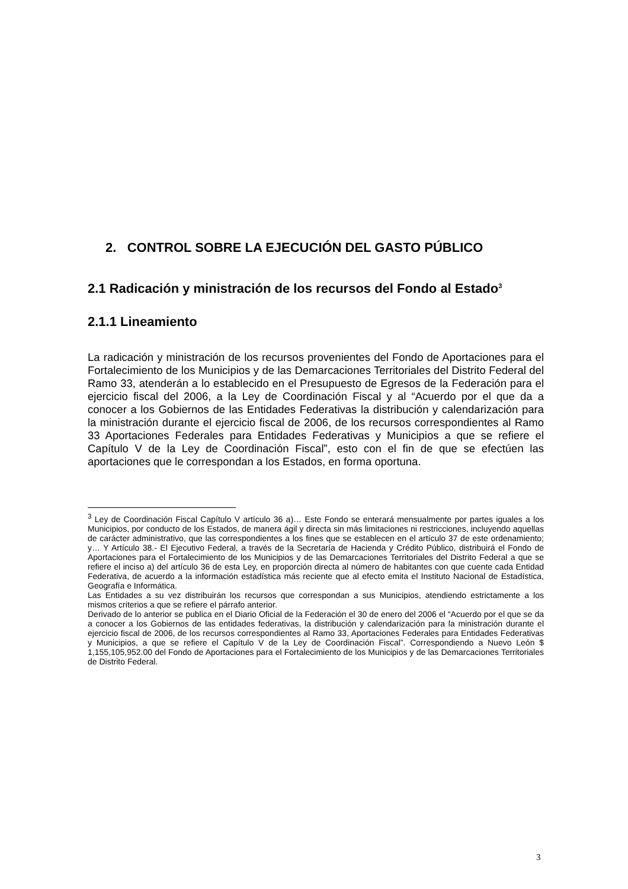2. CONTROL SOBRE LA EJECUCIÓN DEL GASTO PÚBLICO
2.1 Radicación y ministración de los recursos del Fondo al Estado<sup>3</sup>
2.1.1 Lineamiento
La radicación y ministración de los recursos provenientes del Fondo de Aportaciones para el Fortalecimiento de los Municipios y de las Demarcaciones Territoriales del Distrito Federal del Ramo 33, atenderán a lo establecido en el Presupuesto de Egresos de la Federación para el ejercicio fiscal del 2006, a la Ley de Coordinación Fiscal y al “Acuerdo por el que da a conocer a los Gobiernos de las Entidades Federativas la distribución y calendarización para la ministración durante el ejercicio fiscal de 2006, de los recursos correspondientes al Ramo 33 Aportaciones Federales para Entidades Federativas y Municipios a que se refiere el Capítulo V de la Ley de Coordinación Fiscal”, esto con el fin de que se efectúen las aportaciones que le correspondan a los Estados, en forma oportuna.
<sup>3</sup> Ley de Coordinación Fiscal Capítulo V artículo 36 a)… Este Fondo se enterará mensualmente por partes iguales a los Municipios, por conducto de los Estados, de manera ágil y directa sin más limitaciones ni restricciones, incluyendo aquellas de carácter administrativo, que las correspondientes a los fines que se establecen en el artículo 37 de este ordenamiento; y… Y Artículo 38.- El Ejecutivo Federal, a través de la Secretaría de Hacienda y Crédito Público, distribuirá el Fondo de Aportaciones para el Fortalecimiento de los Municipios y de las Demarcaciones Territoriales del Distrito Federal a que se refiere el inciso a) del artículo 36 de esta Ley, en proporción directa al número de habitantes con que cuente cada Entidad Federativa, de acuerdo a la información estadística más reciente que al efecto emita el Instituto Nacional de Estadística, Geografía e Informática.
Las Entidades a su vez distribuirán los recursos que correspondan a sus Municipios, atendiendo estrictamente a los mismos criterios a que se refiere el párrafo anterior.
Derivado de lo anterior se publica en el Diario Oficial de la Federación el 30 de enero del 2006 el “Acuerdo por el que se da a conocer a los Gobiernos de las entidades federativas, la distribución y calendarización para la ministración durante el ejercicio fiscal de 2006, de los recursos correspondientes al Ramo 33, Aportaciones Federales para Entidades Federativas y Municipios, a que se refiere el Capítulo V de la Ley de Coordinación Fiscal”. Correspondiendo a Nuevo León $ 1,155,105,952.00 del Fondo de Aportaciones para el Fortalecimiento de los Municipios y de las Demarcaciones Territoriales de Distrito Federal.
3